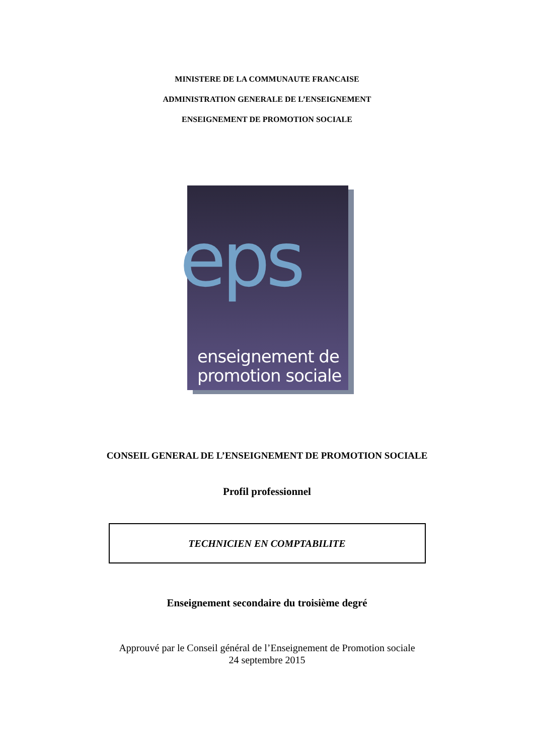MINISTERE DE LA COMMUNAUTE FRANCAISE
ADMINISTRATION GENERALE DE L’ENSEIGNEMENT
ENSEIGNEMENT DE PROMOTION SOCIALE
eps
enseignement de
promotion sociale
CONSEIL GENERAL DE L’ENSEIGNEMENT DE PROMOTION SOCIALE
Profil professionnel
TECHNICIEN EN COMPTABILITE
Enseignement secondaire du troisième degré
Approuvé par le Conseil général de l’Enseignement de Promotion sociale
24 septembre 2015